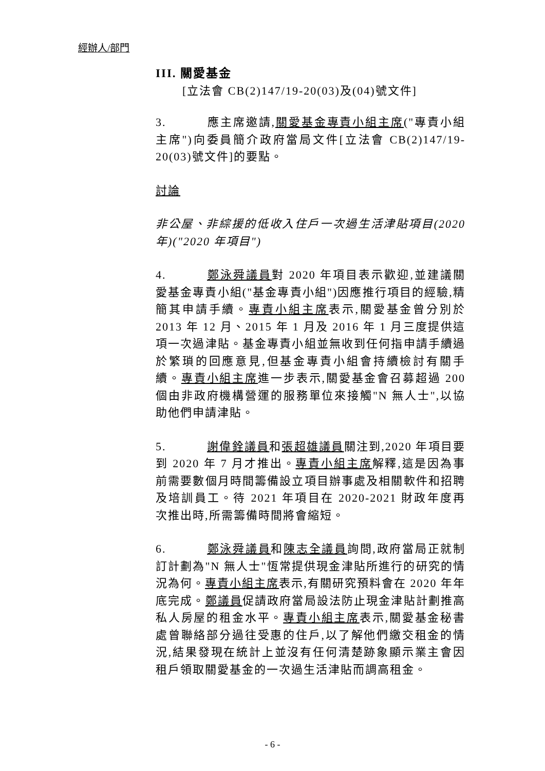經辦人/部門
III. 關愛基金
[立法會 CB(2)147/19-20(03)及(04)號文件]
3. 應主席邀請,關愛基金專責小組主席("專責小組主席")向委員簡介政府當局文件[立法會 CB(2)147/19-20(03)號文件]的要點。
討論
非公屋、非綜援的低收入住戶一次過生活津貼項目(2020 年)("2020 年項目")
4. 鄭泳舜議員對 2020 年項目表示歡迎,並建議關愛基金專責小組("基金專責小組")因應推行項目的經驗,精簡其申請手續。專責小組主席表示,關愛基金曾分別於 2013 年 12 月、2015 年 1 月及 2016 年 1 月三度提供這項一次過津貼。基金專責小組並無收到任何指申請手續過於繁瑣的回應意見,但基金專責小組會持續檢討有關手續。專責小組主席進一步表示,關愛基金會召募超過 200 個由非政府機構營運的服務單位來接觸"N 無人士",以協助他們申請津貼。
5. 謝偉銓議員和張超雄議員關注到,2020 年項目要到 2020 年 7 月才推出。專責小組主席解釋,這是因為事前需要數個月時間籌備設立項目辦事處及相關軟件和招聘及培訓員工。待 2021 年項目在 2020-2021 財政年度再次推出時,所需籌備時間將會縮短。
6. 鄭泳舜議員和陳志全議員詢問,政府當局正就制訂計劃為"N 無人士"恆常提供現金津貼所進行的研究的情況為何。專責小組主席表示,有關研究預料會在 2020 年年底完成。鄭議員促請政府當局設法防止現金津貼計劃推高私人房屋的租金水平。專責小組主席表示,關愛基金秘書處曾聯絡部分過往受惠的住戶,以了解他們繳交租金的情況,結果發現在統計上並沒有任何清楚跡象顯示業主會因租戶領取關愛基金的一次過生活津貼而調高租金。
- 6 -